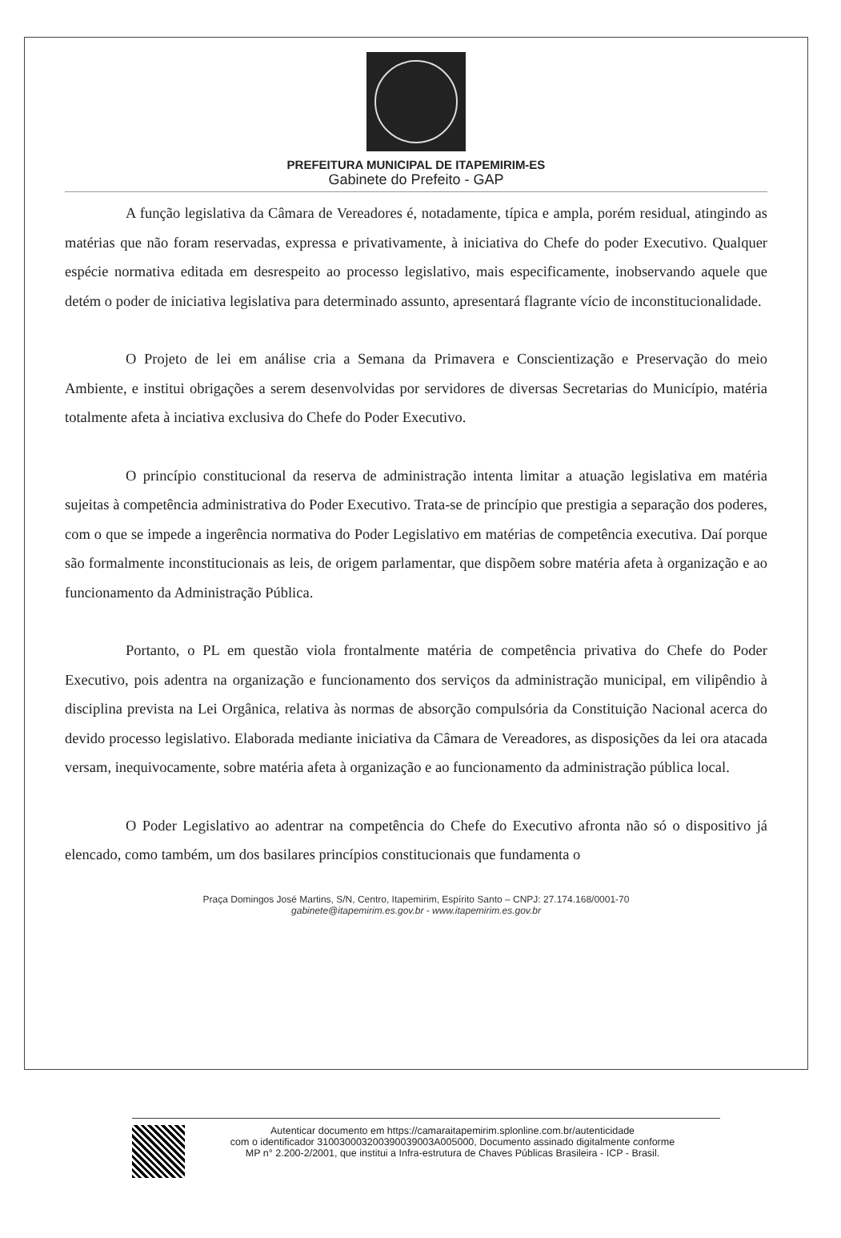PREFEITURA MUNICIPAL DE ITAPEMIRIM-ES
Gabinete do Prefeito - GAP
A função legislativa da Câmara de Vereadores é, notadamente, típica e ampla, porém residual, atingindo as matérias que não foram reservadas, expressa e privativamente, à iniciativa do Chefe do poder Executivo. Qualquer espécie normativa editada em desrespeito ao processo legislativo, mais especificamente, inobservando aquele que detém o poder de iniciativa legislativa para determinado assunto, apresentará flagrante vício de inconstitucionalidade.
O Projeto de lei em análise cria a Semana da Primavera e Conscientização e Preservação do meio Ambiente, e institui obrigações a serem desenvolvidas por servidores de diversas Secretarias do Município, matéria totalmente afeta à inciativa exclusiva do Chefe do Poder Executivo.
O princípio constitucional da reserva de administração intenta limitar a atuação legislativa em matéria sujeitas à competência administrativa do Poder Executivo. Trata-se de princípio que prestigia a separação dos poderes, com o que se impede a ingerência normativa do Poder Legislativo em matérias de competência executiva. Daí porque são formalmente inconstitucionais as leis, de origem parlamentar, que dispõem sobre matéria afeta à organização e ao funcionamento da Administração Pública.
Portanto, o PL em questão viola frontalmente matéria de competência privativa do Chefe do Poder Executivo, pois adentra na organização e funcionamento dos serviços da administração municipal, em vilipêndio à disciplina prevista na Lei Orgânica, relativa às normas de absorção compulsória da Constituição Nacional acerca do devido processo legislativo. Elaborada mediante iniciativa da Câmara de Vereadores, as disposições da lei ora atacada versam, inequivocamente, sobre matéria afeta à organização e ao funcionamento da administração pública local.
O Poder Legislativo ao adentrar na competência do Chefe do Executivo afronta não só o dispositivo já elencado, como também, um dos basilares princípios constitucionais que fundamenta o
Praça Domingos José Martins, S/N, Centro, Itapemirim, Espírito Santo – CNPJ: 27.174.168/0001-70
gabinete@itapemirim.es.gov.br - www.itapemirim.es.gov.br
Autenticar documento em https://camaraitapemirim.splonline.com.br/autenticidade
com o identificador 310030003200390039003A005000, Documento assinado digitalmente conforme
MP n° 2.200-2/2001, que institui a Infra-estrutura de Chaves Públicas Brasileira - ICP - Brasil.